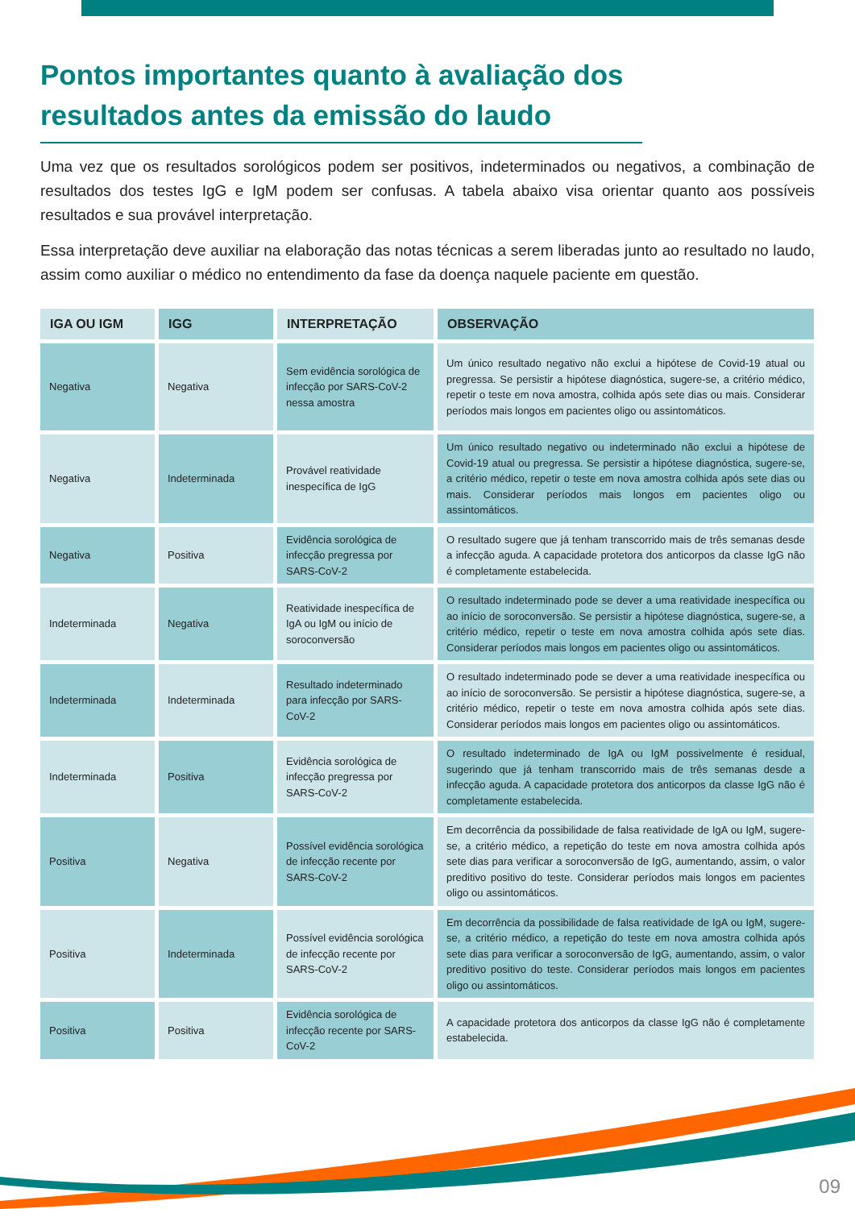Pontos importantes quanto à avaliação dos resultados antes da emissão do laudo
Uma vez que os resultados sorológicos podem ser positivos, indeterminados ou negativos, a combinação de resultados dos testes IgG e IgM podem ser confusas. A tabela abaixo visa orientar quanto aos possíveis resultados e sua provável interpretação.
Essa interpretação deve auxiliar na elaboração das notas técnicas a serem liberadas junto ao resultado no laudo, assim como auxiliar o médico no entendimento da fase da doença naquele paciente em questão.
| IGA OU IGM | IGG | INTERPRETAÇÃO | OBSERVAÇÃO |
| --- | --- | --- | --- |
| Negativa | Negativa | Sem evidência sorológica de infecção por SARS-CoV-2 nessa amostra | Um único resultado negativo não exclui a hipótese de Covid-19 atual ou pregressa. Se persistir a hipótese diagnóstica, sugere-se, a critério médico, repetir o teste em nova amostra, colhida após sete dias ou mais. Considerar períodos mais longos em pacientes oligo ou assintomáticos. |
| Negativa | Indeterminada | Provável reatividade inespecífica de IgG | Um único resultado negativo ou indeterminado não exclui a hipótese de Covid-19 atual ou pregressa. Se persistir a hipótese diagnóstica, sugere-se, a critério médico, repetir o teste em nova amostra colhida após sete dias ou mais. Considerar períodos mais longos em pacientes oligo ou assintomáticos. |
| Negativa | Positiva | Evidência sorológica de infecção pregressa por SARS-CoV-2 | O resultado sugere que já tenham transcorrido mais de três semanas desde a infecção aguda. A capacidade protetora dos anticorpos da classe IgG não é completamente estabelecida. |
| Indeterminada | Negativa | Reatividade inespecífica de IgA ou IgM ou início de soroconversão | O resultado indeterminado pode se dever a uma reatividade inespecífica ou ao início de soroconversão. Se persistir a hipótese diagnóstica, sugere-se, a critério médico, repetir o teste em nova amostra colhida após sete dias. Considerar períodos mais longos em pacientes oligo ou assintomáticos. |
| Indeterminada | Indeterminada | Resultado indeterminado para infecção por SARS-CoV-2 | O resultado indeterminado pode se dever a uma reatividade inespecífica ou ao início de soroconversão. Se persistir a hipótese diagnóstica, sugere-se, a critério médico, repetir o teste em nova amostra colhida após sete dias. Considerar períodos mais longos em pacientes oligo ou assintomáticos. |
| Indeterminada | Positiva | Evidência sorológica de infecção pregressa por SARS-CoV-2 | O resultado indeterminado de IgA ou IgM possivelmente é residual, sugerindo que já tenham transcorrido mais de três semanas desde a infecção aguda. A capacidade protetora dos anticorpos da classe IgG não é completamente estabelecida. |
| Positiva | Negativa | Possível evidência sorológica de infecção recente por SARS-CoV-2 | Em decorrência da possibilidade de falsa reatividade de IgA ou IgM, sugere-se, a critério médico, a repetição do teste em nova amostra colhida após sete dias para verificar a soroconversão de IgG, aumentando, assim, o valor preditivo positivo do teste. Considerar períodos mais longos em pacientes oligo ou assintomáticos. |
| Positiva | Indeterminada | Possível evidência sorológica de infecção recente por SARS-CoV-2 | Em decorrência da possibilidade de falsa reatividade de IgA ou IgM, sugere-se, a critério médico, a repetição do teste em nova amostra colhida após sete dias para verificar a soroconversão de IgG, aumentando, assim, o valor preditivo positivo do teste. Considerar períodos mais longos em pacientes oligo ou assintomáticos. |
| Positiva | Positiva | Evidência sorológica de infecção recente por SARS-CoV-2 | A capacidade protetora dos anticorpos da classe IgG não é completamente estabelecida. |
09